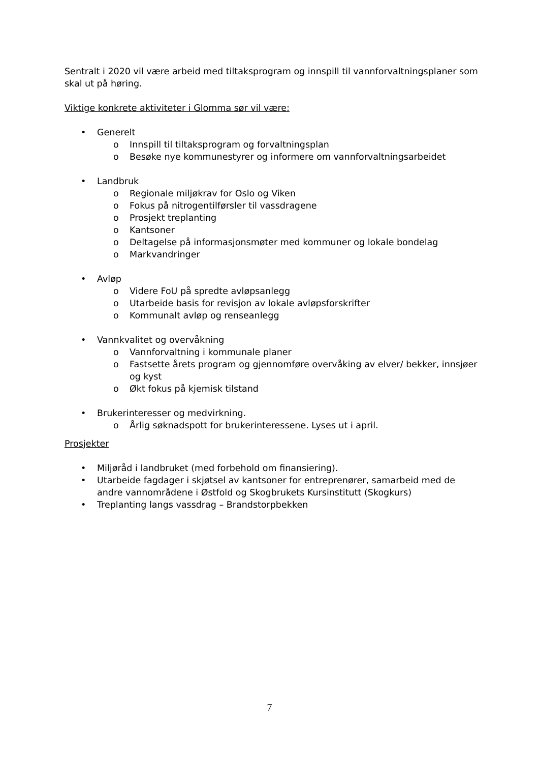Sentralt i 2020 vil være arbeid med tiltaksprogram og innspill til vannforvaltningsplaner som skal ut på høring.
Viktige konkrete aktiviteter i Glomma sør vil være:
• Generelt
o Innspill til tiltaksprogram og forvaltningsplan
o Besøke nye kommunestyrer og informere om vannforvaltningsarbeidet
• Landbruk
o Regionale miljøkrav for Oslo og Viken
o Fokus på nitrogentilførsler til vassdragene
o Prosjekt treplanting
o Kantsoner
o Deltagelse på informasjonsmøter med kommuner og lokale bondelag
o Markvandringer
• Avløp
o Videre FoU på spredte avløpsanlegg
o Utarbeide basis for revisjon av lokale avløpsforskrifter
o Kommunalt avløp og renseanlegg
• Vannkvalitet og overvåkning
o Vannforvaltning i kommunale planer
o Fastsette årets program og gjennomføre overvåking av elver/ bekker, innsjøer og kyst
o Økt fokus på kjemisk tilstand
• Brukerinteresser og medvirkning.
o Årlig søknadspott for brukerinteressene. Lyses ut i april.
Prosjekter
• Miljøråd i landbruket (med forbehold om finansiering).
• Utarbeide fagdager i skjøtsel av kantsoner for entreprenører, samarbeid med de andre vannområdene i Østfold og Skogbrukets Kursinstitutt (Skogkurs)
• Treplanting langs vassdrag – Brandstorpbekken
7